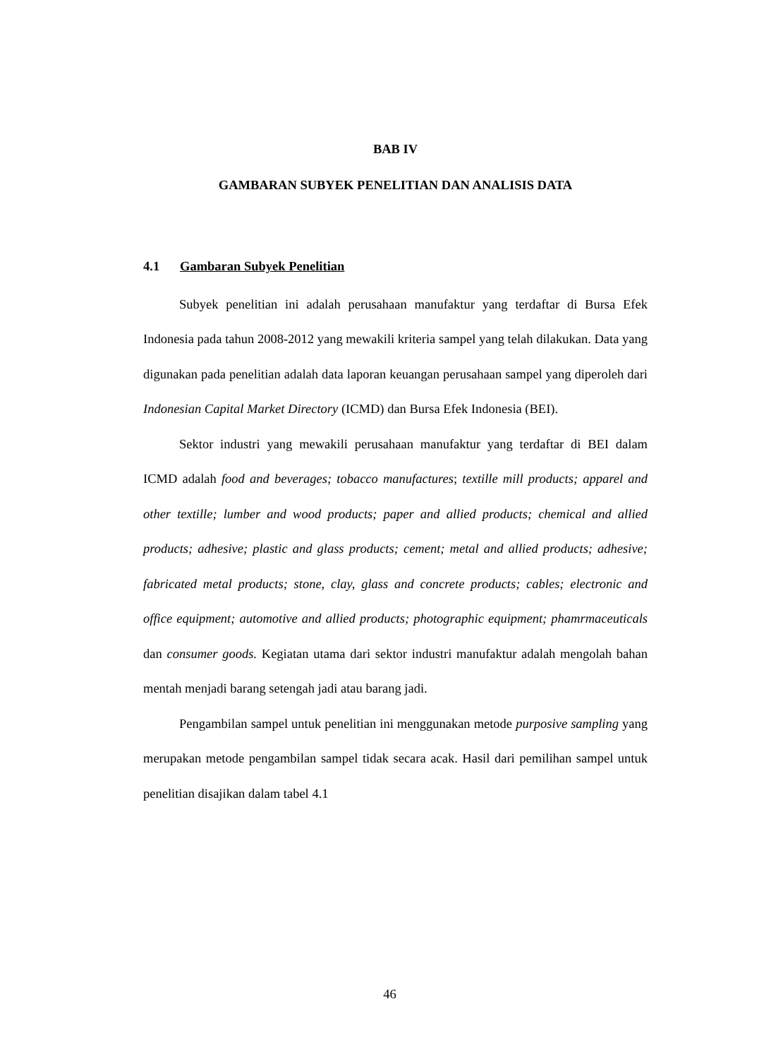BAB IV
GAMBARAN SUBYEK PENELITIAN DAN ANALISIS DATA
4.1 Gambaran Subyek Penelitian
Subyek penelitian ini adalah perusahaan manufaktur yang terdaftar di Bursa Efek Indonesia pada tahun 2008-2012 yang mewakili kriteria sampel yang telah dilakukan. Data yang digunakan pada penelitian adalah data laporan keuangan perusahaan sampel yang diperoleh dari Indonesian Capital Market Directory (ICMD) dan Bursa Efek Indonesia (BEI).
Sektor industri yang mewakili perusahaan manufaktur yang terdaftar di BEI dalam ICMD adalah food and beverages; tobacco manufactures; textille mill products; apparel and other textille; lumber and wood products; paper and allied products; chemical and allied products; adhesive; plastic and glass products; cement; metal and allied products; adhesive; fabricated metal products; stone, clay, glass and concrete products; cables; electronic and office equipment; automotive and allied products; photographic equipment; phamrmaceuticals dan consumer goods. Kegiatan utama dari sektor industri manufaktur adalah mengolah bahan mentah menjadi barang setengah jadi atau barang jadi.
Pengambilan sampel untuk penelitian ini menggunakan metode purposive sampling yang merupakan metode pengambilan sampel tidak secara acak. Hasil dari pemilihan sampel untuk penelitian disajikan dalam tabel 4.1
46